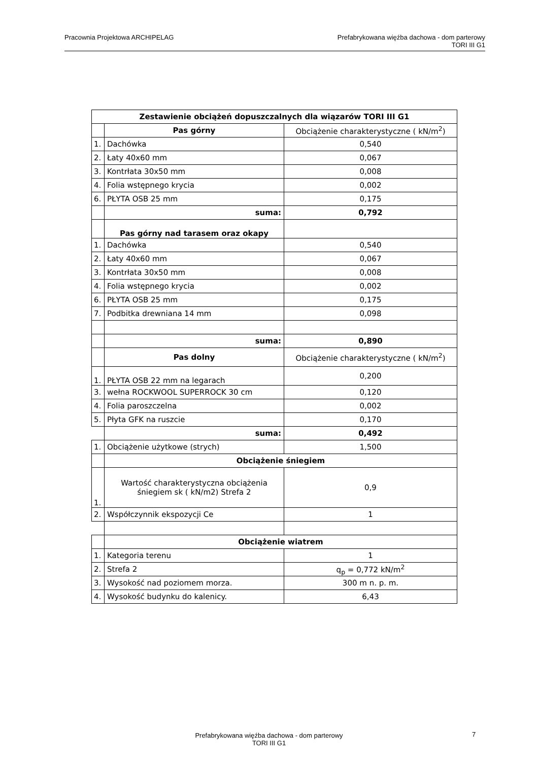Pracownia Projektowa ARCHIPELAG
Prefabrykowana więźba dachowa - dom parterowy
TORI III G1
| Zestawienie obciążeń dopuszczalnych dla wiązarów TORI III G1 | | |
| --- | --- | --- |
| | Pas górny | Obciążenie charakterystyczne ( kN/m<sup>2</sup>) |
| 1. | Dachówka | 0,540 |
| 2. | Łaty 40x60 mm | 0,067 |
| 3. | Kontrłata 30x50 mm | 0,008 |
| 4. | Folia wstępnego krycia | 0,002 |
| 6. | PŁYTA OSB 25 mm | 0,175 |
| | suma: | 0,792 |
| | Pas górny nad tarasem oraz okapy | |
| 1. | Dachówka | 0,540 |
| 2. | Łaty 40x60 mm | 0,067 |
| 3. | Kontrłata 30x50 mm | 0,008 |
| 4. | Folia wstępnego krycia | 0,002 |
| 6. | PŁYTA OSB 25 mm | 0,175 |
| 7. | Podbitka drewniana 14 mm | 0,098 |
| | suma: | 0,890 |
| | Pas dolny | Obciążenie charakterystyczne ( kN/m<sup>2</sup>) |
| 1. | PŁYTA OSB 22 mm na legarach | 0,200 |
| 3. | wełna ROCKWOOL SUPERROCK 30 cm | 0,120 |
| 4. | Folia paroszczelna | 0,002 |
| 5. | Płyta GFK na ruszcie | 0,170 |
| | suma: | 0,492 |
| 1. | Obciążenie użytkowe (strych) | 1,500 |
| | Obciążenie śniegiem | |
| 1. | Wartość charakterystyczna obciążenia śniegiem sk ( kN/m2) Strefa 2 | 0,9 |
| 2. | Współczynnik ekspozycji Ce | 1 |
| | Obciążenie wiatrem | |
| 1. | Kategoria terenu | 1 |
| 2. | Strefa 2 | q<sub>p</sub> = 0,772 kN/m<sup>2</sup> |
| 3. | Wysokość nad poziomem morza. | 300 m n. p. m. |
| 4. | Wysokość budynku do kalenicy. | 6,43 |
Prefabrykowana więźba dachowa - dom parterowy
TORI III G1
7